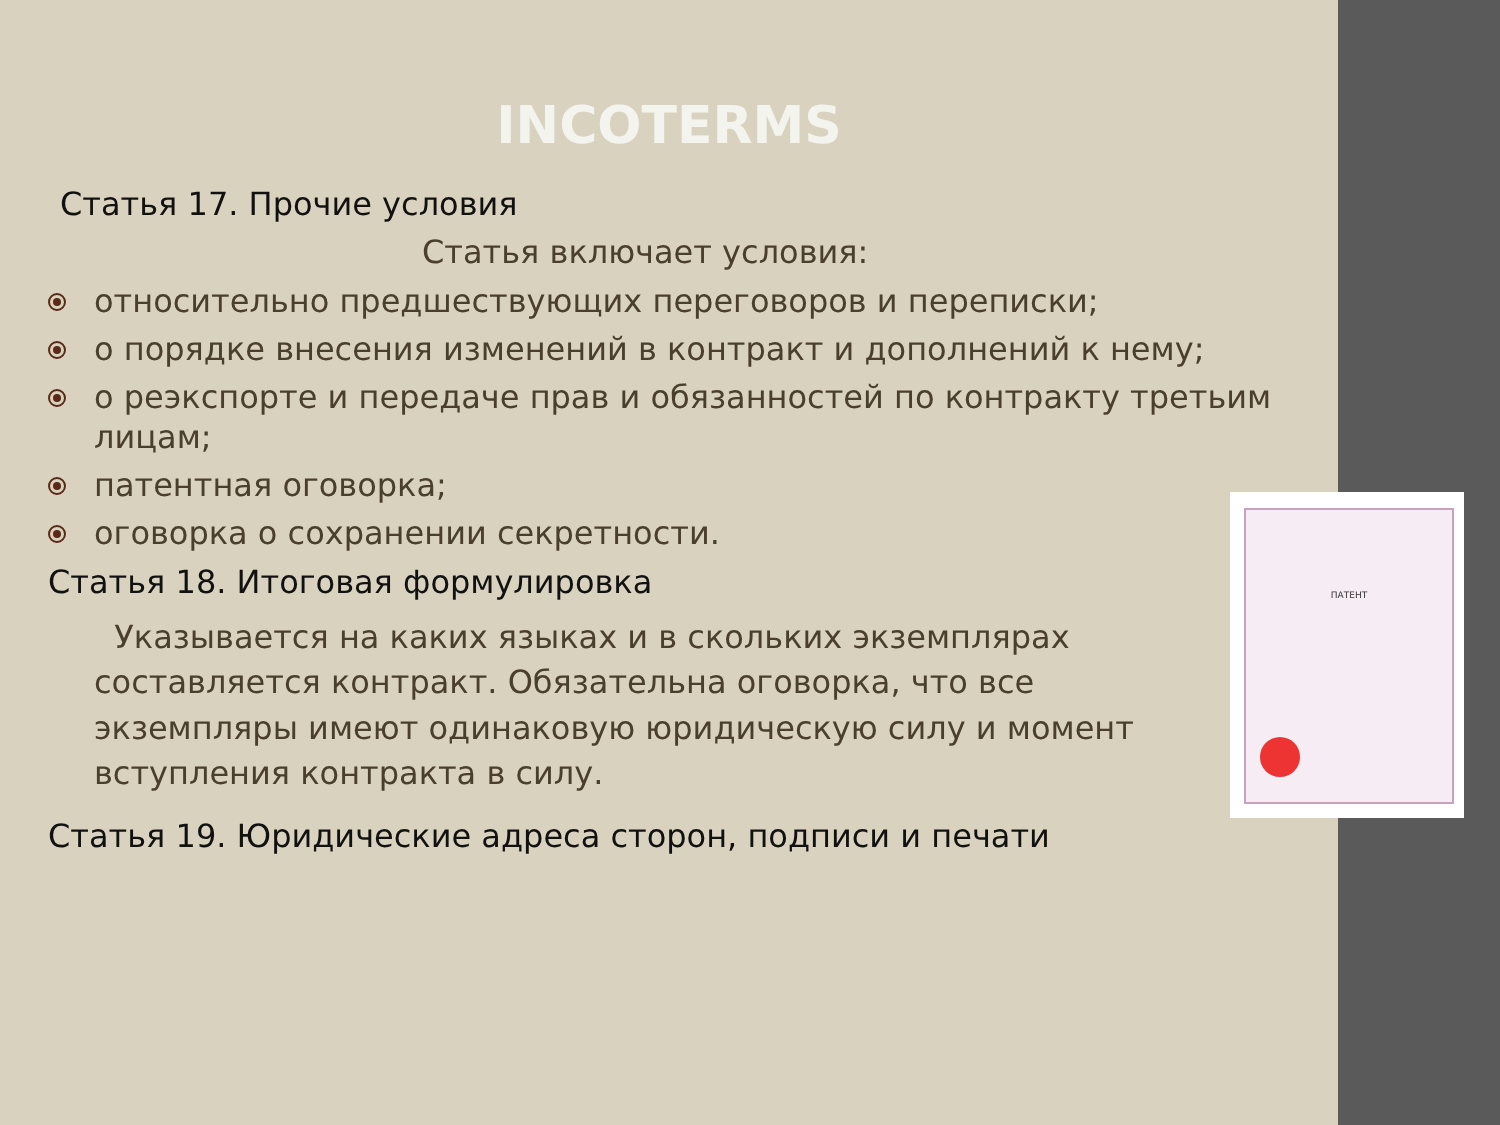ПАТЕНТ
INCOTERMS
Статья 17. Прочие условия
Статья включает условия:
относительно предшествующих переговоров и переписки;
о порядке внесения изменений в контракт и дополнений к нему;
о реэкспорте и передаче прав и обязанностей по контракту третьим лицам;
патентная оговорка;
оговорка о сохранении секретности.
Статья 18. Итоговая формулировка
Указывается на каких языках и в скольких экземплярах составляется контракт. Обязательна оговорка, что все экземпляры имеют одинаковую юридическую силу и момент вступления контракта в силу.
Статья 19. Юридические адреса сторон, подписи и печати